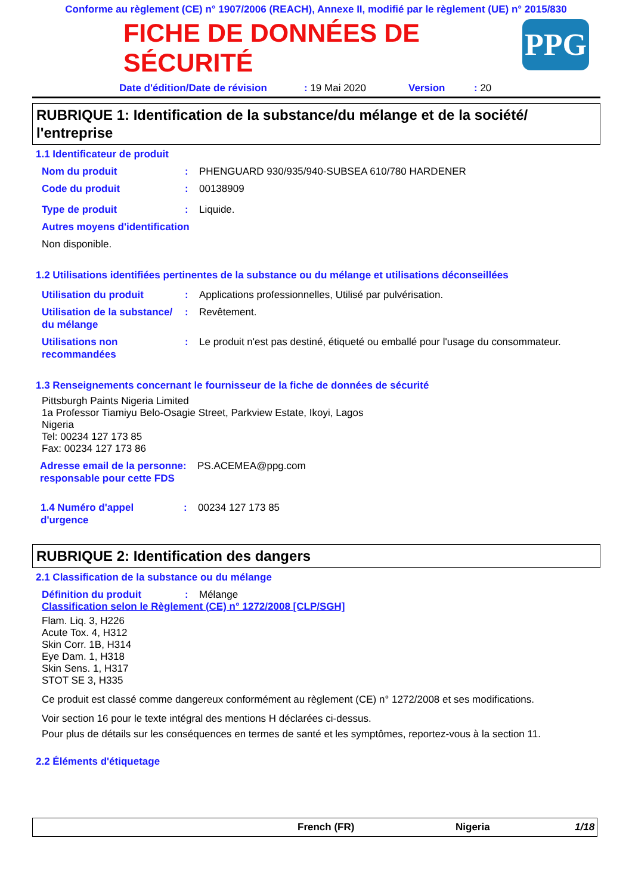Conforme au règlement (CE) n° 1907/2006 (REACH), Annexe II, modifié par le règlement (UE) n° 2015/830
PPG
FICHE DE DONNÉES DE SÉCURITÉ
Date d'édition/Date de révision: 19 Mai 2020 Version: 20
RUBRIQUE 1: Identification de la substance/du mélange et de la société/ l'entreprise
1.1 Identificateur de produit
Nom du produit: PHENGUARD 930/935/940-SUBSEA 610/780 HARDENER
Code du produit: 00138909
Type de produit: Liquide.
Autres moyens d'identification
Non disponible.
1.2 Utilisations identifiées pertinentes de la substance ou du mélange et utilisations déconseillées
Utilisation du produit: Applications professionnelles, Utilisé par pulvérisation.
Utilisation de la substance/ du mélange: Revêtement.
Utilisations non recommandées: Le produit n'est pas destiné, étiqueté ou emballé pour l'usage du consommateur.
1.3 Renseignements concernant le fournisseur de la fiche de données de sécurité
Pittsburgh Paints Nigeria Limited
1a Professor Tiamiyu Belo-Osagie Street, Parkview Estate, Ikoyi, Lagos
Nigeria
Tel: 00234 127 173 85
Fax: 00234 127 173 86
Adresse email de la personne responsable pour cette FDS: PS.ACEMEA@ppg.com
1.4 Numéro d'appel d'urgence: 00234 127 173 85
RUBRIQUE 2: Identification des dangers
2.1 Classification de la substance ou du mélange
Définition du produit: Mélange
Classification selon le Règlement (CE) n° 1272/2008 [CLP/SGH]
Flam. Liq. 3, H226
Acute Tox. 4, H312
Skin Corr. 1B, H314
Eye Dam. 1, H318
Skin Sens. 1, H317
STOT SE 3, H335
Ce produit est classé comme dangereux conformément au règlement (CE) n° 1272/2008 et ses modifications.
Voir section 16 pour le texte intégral des mentions H déclarées ci-dessus.
Pour plus de détails sur les conséquences en termes de santé et les symptômes, reportez-vous à la section 11.
2.2 Éléments d'étiquetage
French (FR) Nigeria 1/18